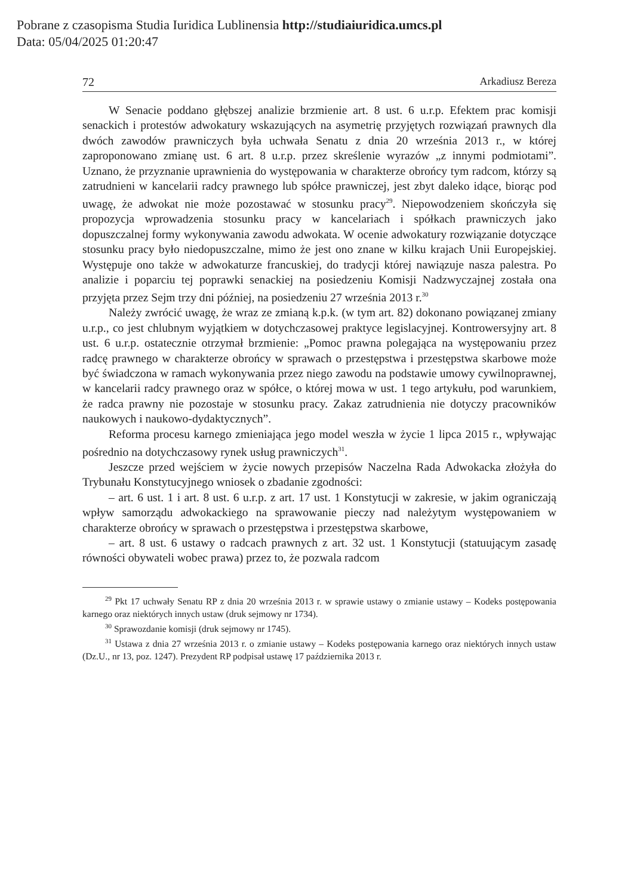Pobrane z czasopisma Studia Iuridica Lublinensia http://studiaiuridica.umcs.pl
Data: 05/04/2025 01:20:47
72 Arkadiusz Bereza
W Senacie poddano głębszej analizie brzmienie art. 8 ust. 6 u.r.p. Efektem prac komisji senackich i protestów adwokatury wskazujących na asymetrię przyjętych rozwiązań prawnych dla dwóch zawodów prawniczych była uchwała Senatu z dnia 20 września 2013 r., w której zaproponowano zmianę ust. 6 art. 8 u.r.p. przez skreślenie wyrazów „z innymi podmiotami”. Uznano, że przyznanie uprawnienia do występowania w charakterze obrońcy tym radcom, którzy są zatrudnieni w kancelarii radcy prawnego lub spółce prawniczej, jest zbyt daleko idące, biorąc pod uwagę, że adwokat nie może pozostawać w stosunku pracy<sup>29</sup>. Niepowodzeniem skończyła się propozycja wprowadzenia stosunku pracy w kancelariach i spółkach prawniczych jako dopuszczalnej formy wykonywania zawodu adwokata. W ocenie adwokatury rozwiązanie dotyczące stosunku pracy było niedopuszczalne, mimo że jest ono znane w kilku krajach Unii Europejskiej. Występuje ono także w adwokaturze francuskiej, do tradycji której nawiązuje nasza palestra. Po analizie i poparciu tej poprawki senackiej na posiedzeniu Komisji Nadzwyczajnej została ona przyjęta przez Sejm trzy dni później, na posiedzeniu 27 września 2013 r.<sup>30</sup>
Należy zwrócić uwagę, że wraz ze zmianą k.p.k. (w tym art. 82) dokonano powiązanej zmiany u.r.p., co jest chlubnym wyjątkiem w dotychczasowej praktyce legislacyjnej. Kontrowersyjny art. 8 ust. 6 u.r.p. ostatecznie otrzymał brzmienie: „Pomoc prawna polegająca na występowaniu przez radcę prawnego w charakterze obrońcy w sprawach o przestępstwa i przestępstwa skarbowe może być świadczona w ramach wykonywania przez niego zawodu na podstawie umowy cywilnoprawnej, w kancelarii radcy prawnego oraz w spółce, o której mowa w ust. 1 tego artykułu, pod warunkiem, że radca prawny nie pozostaje w stosunku pracy. Zakaz zatrudnienia nie dotyczy pracowników naukowych i naukowo-dydaktycznych”.
Reforma procesu karnego zmieniająca jego model weszła w życie 1 lipca 2015 r., wpływając pośrednio na dotychczasowy rynek usług prawniczych<sup>31</sup>.
Jeszcze przed wejściem w życie nowych przepisów Naczelna Rada Adwokacka złożyła do Trybunału Konstytucyjnego wniosek o zbadanie zgodności:
– art. 6 ust. 1 i art. 8 ust. 6 u.r.p. z art. 17 ust. 1 Konstytucji w zakresie, w jakim ograniczają wpływ samorządu adwokackiego na sprawowanie pieczy nad należytym występowaniem w charakterze obrońcy w sprawach o przestępstwa i przestępstwa skarbowe,
– art. 8 ust. 6 ustawy o radcach prawnych z art. 32 ust. 1 Konstytucji (statuującym zasadę równości obywateli wobec prawa) przez to, że pozwala radcom
<sup>29</sup> Pkt 17 uchwały Senatu RP z dnia 20 września 2013 r. w sprawie ustawy o zmianie ustawy – Kodeks postępowania karnego oraz niektórych innych ustaw (druk sejmowy nr 1734).
<sup>30</sup> Sprawozdanie komisji (druk sejmowy nr 1745).
<sup>31</sup> Ustawa z dnia 27 września 2013 r. o zmianie ustawy – Kodeks postępowania karnego oraz niektórych innych ustaw (Dz.U., nr 13, poz. 1247). Prezydent RP podpisał ustawę 17 października 2013 r.